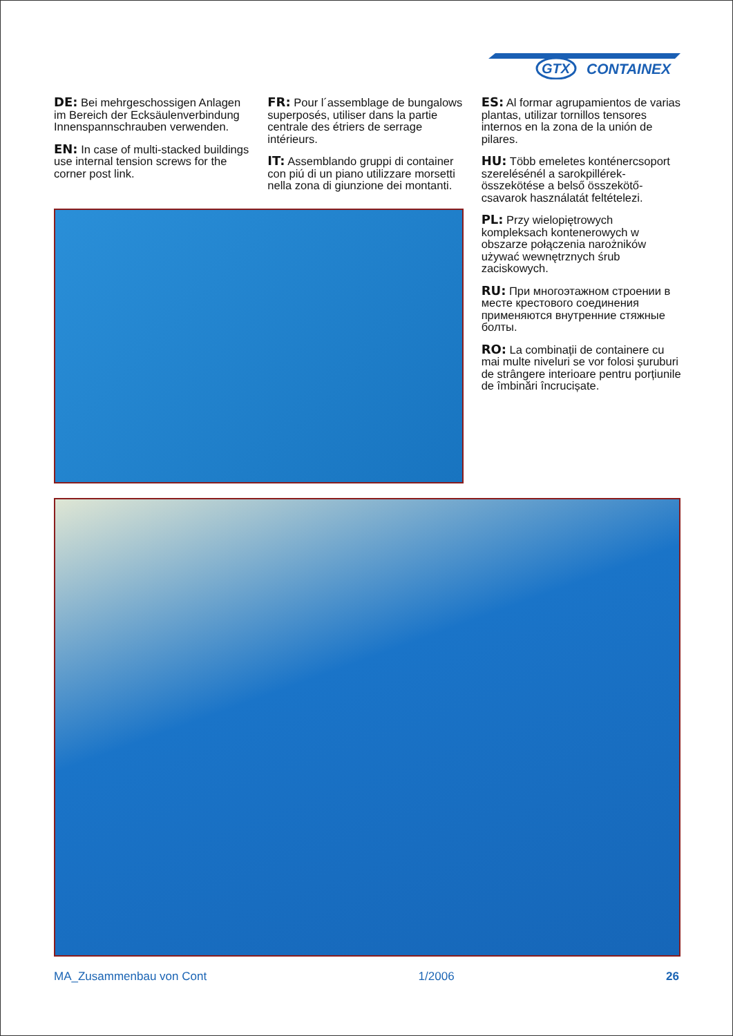GTX
CONTAINEX
DE: Bei mehrgeschossigen Anlagen im Bereich der Ecksäulenverbindung Innenspannschrauben verwenden.
EN: In case of multi-stacked buildings use internal tension screws for the corner post link.
FR: Pour l´assemblage de bungalows superposés, utiliser dans la partie centrale des étriers de serrage intérieurs.
IT: Assemblando gruppi di container con piú di un piano utilizzare morsetti nella zona di giunzione dei montanti.
ES: Al formar agrupamientos de varias plantas, utilizar tornillos tensores internos en la zona de la unión de pilares.
HU: Több emeletes konténercsoport szerelésénél a sarokpillérek-összekötése a belső összekötő-csavarok használatát feltételezi.
PL: Przy wielopiętrowych kompleksach kontenerowych w obszarze połączenia narożników używać wewnętrznych śrub zaciskowych.
RU: При многоэтажном строении в месте крестового соединения применяются внутренние стяжные болты.
RO: La combinații de containere cu mai multe niveluri se vor folosi șuruburi de strângere interioare pentru porțiunile de îmbinări încrucișate.
MA_Zusammenbau von Cont 1/2006 26